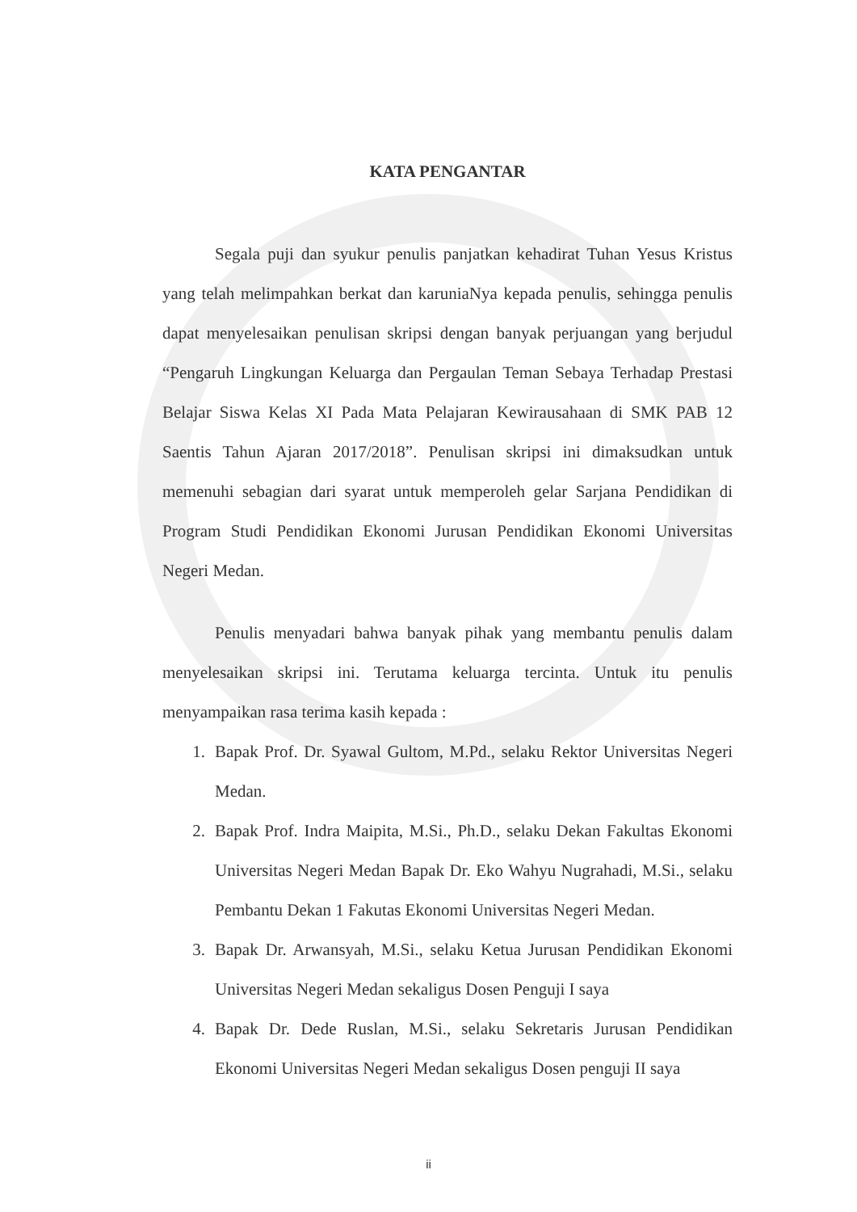KATA PENGANTAR
Segala puji dan syukur penulis panjatkan kehadirat Tuhan Yesus Kristus yang telah melimpahkan berkat dan karuniaNya kepada penulis, sehingga penulis dapat menyelesaikan penulisan skripsi dengan banyak perjuangan yang berjudul “Pengaruh Lingkungan Keluarga dan Pergaulan Teman Sebaya Terhadap Prestasi Belajar Siswa Kelas XI Pada Mata Pelajaran Kewirausahaan di SMK PAB 12 Saentis Tahun Ajaran 2017/2018”. Penulisan skripsi ini dimaksudkan untuk memenuhi sebagian dari syarat untuk memperoleh gelar Sarjana Pendidikan di Program Studi Pendidikan Ekonomi Jurusan Pendidikan Ekonomi Universitas Negeri Medan.
Penulis menyadari bahwa banyak pihak yang membantu penulis dalam menyelesaikan skripsi ini. Terutama keluarga tercinta. Untuk itu penulis menyampaikan rasa terima kasih kepada :
1. Bapak Prof. Dr. Syawal Gultom, M.Pd., selaku Rektor Universitas Negeri Medan.
2. Bapak Prof. Indra Maipita, M.Si., Ph.D., selaku Dekan Fakultas Ekonomi Universitas Negeri Medan Bapak Dr. Eko Wahyu Nugrahadi, M.Si., selaku Pembantu Dekan 1 Fakutas Ekonomi Universitas Negeri Medan.
3. Bapak Dr. Arwansyah, M.Si., selaku Ketua Jurusan Pendidikan Ekonomi Universitas Negeri Medan sekaligus Dosen Penguji I saya
4. Bapak Dr. Dede Ruslan, M.Si., selaku Sekretaris Jurusan Pendidikan Ekonomi Universitas Negeri Medan sekaligus Dosen penguji II saya
ii